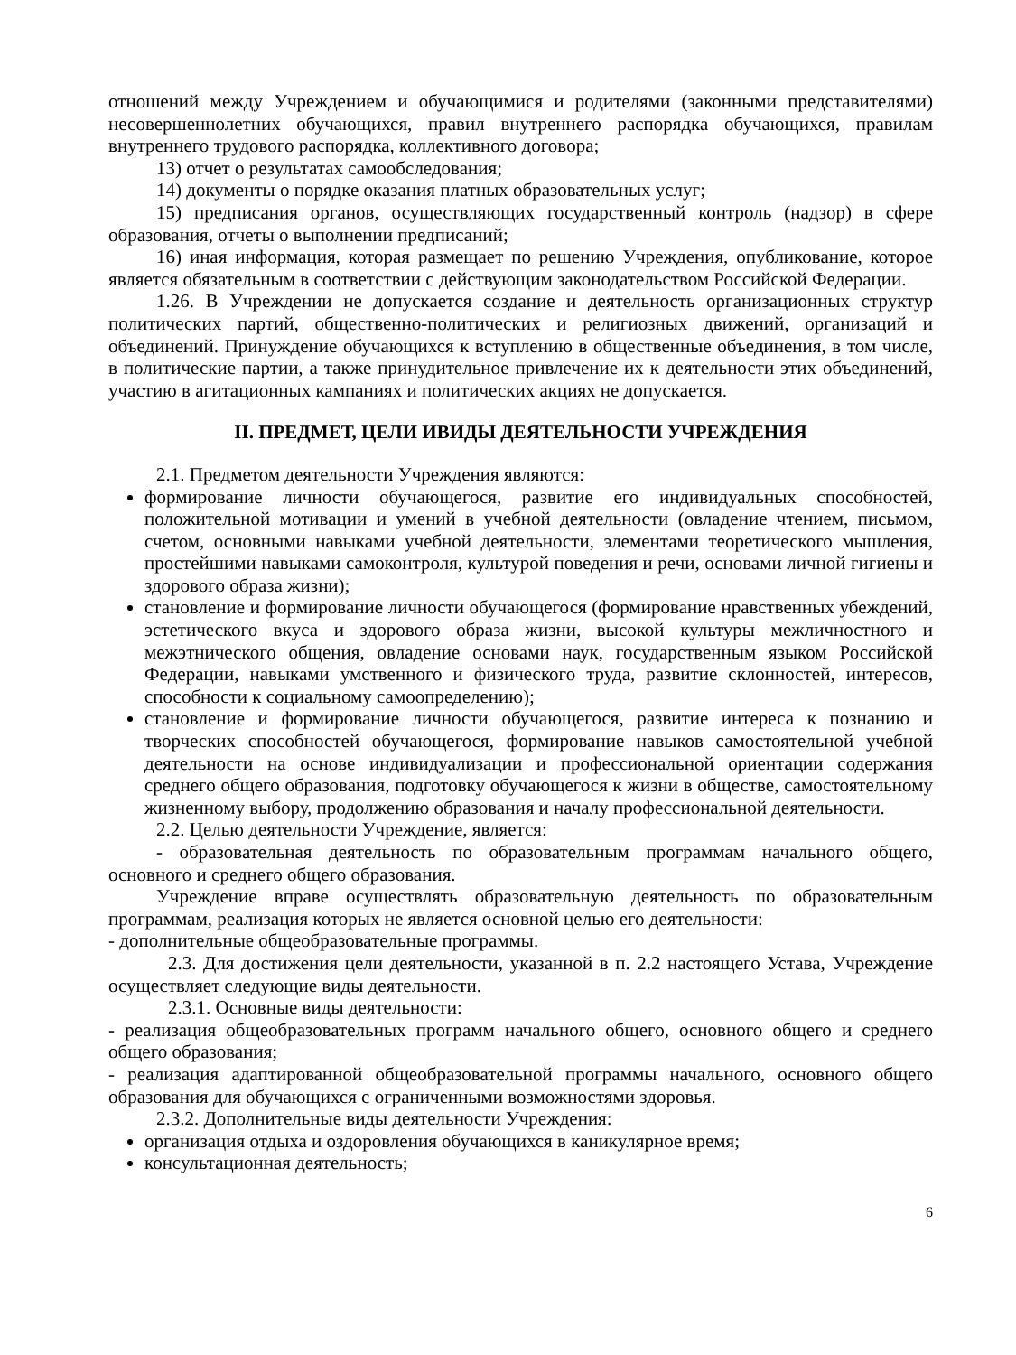отношений между Учреждением и обучающимися и родителями (законными представителями) несовершеннолетних обучающихся, правил внутреннего распорядка обучающихся, правилам внутреннего трудового распорядка, коллективного договора;
13) отчет о результатах самообследования;
14) документы о порядке оказания платных образовательных услуг;
15) предписания органов, осуществляющих государственный контроль (надзор) в сфере образования, отчеты о выполнении предписаний;
16) иная информация, которая размещает по решению Учреждения, опубликование, которое является обязательным в соответствии с действующим законодательством Российской Федерации.
1.26. В Учреждении не допускается создание и деятельность организационных структур политических партий, общественно-политических и религиозных движений, организаций и объединений. Принуждение обучающихся к вступлению в общественные объединения, в том числе, в политические партии, а также принудительное привлечение их к деятельности этих объединений, участию в агитационных кампаниях и политических акциях не допускается.
II. ПРЕДМЕТ, ЦЕЛИ ИВИДЫ ДЕЯТЕЛЬНОСТИ УЧРЕЖДЕНИЯ
2.1. Предметом деятельности Учреждения являются:
формирование личности обучающегося, развитие его индивидуальных способностей, положительной мотивации и умений в учебной деятельности (овладение чтением, письмом, счетом, основными навыками учебной деятельности, элементами теоретического мышления, простейшими навыками самоконтроля, культурой поведения и речи, основами личной гигиены и здорового образа жизни);
становление и формирование личности обучающегося (формирование нравственных убеждений, эстетического вкуса и здорового образа жизни, высокой культуры межличностного и межэтнического общения, овладение основами наук, государственным языком Российской Федерации, навыками умственного и физического труда, развитие склонностей, интересов, способности к социальному самоопределению);
становление и формирование личности обучающегося, развитие интереса к познанию и творческих способностей обучающегося, формирование навыков самостоятельной учебной деятельности на основе индивидуализации и профессиональной ориентации содержания среднего общего образования, подготовку обучающегося к жизни в обществе, самостоятельному жизненному выбору, продолжению образования и началу профессиональной деятельности.
2.2. Целью деятельности Учреждение, является:
- образовательная деятельность по образовательным программам начального общего, основного и среднего общего образования.
Учреждение вправе осуществлять образовательную деятельность по образовательным программам, реализация которых не является основной целью его деятельности:
- дополнительные общеобразовательные программы.
2.3. Для достижения цели деятельности, указанной в п. 2.2 настоящего Устава, Учреждение осуществляет следующие виды деятельности.
2.3.1. Основные виды деятельности:
- реализация общеобразовательных программ начального общего, основного общего и среднего общего образования;
- реализация адаптированной общеобразовательной программы начального, основного общего образования для обучающихся с ограниченными возможностями здоровья.
2.3.2. Дополнительные виды деятельности Учреждения:
организация отдыха и оздоровления обучающихся в каникулярное время;
консультационная деятельность;
6